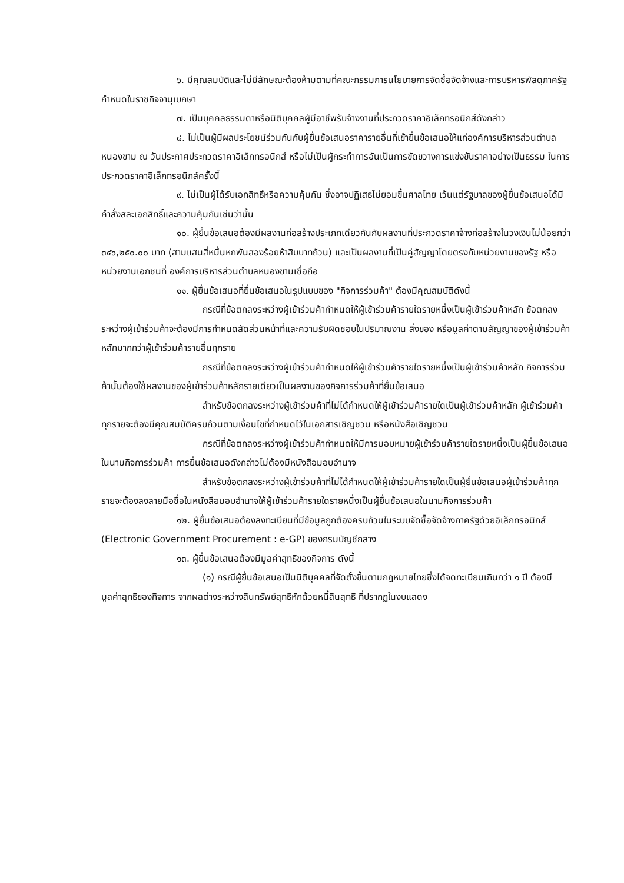๖. มีคุณสมบัติและไม่มีลักษณะต้องห้ามตามที่คณะกรรมการนโยบายการจัดซื้อจัดจ้างและการบริหารพัสดุภาครัฐกำหนดในราชกิจจานุเบกษา
๗. เป็นบุคคลธรรมดาหรือนิติบุคคลผู้มีอาชีพรับจ้างงานที่ประกวดราคาอิเล็กทรอนิกส์ดังกล่าว
๘. ไม่เป็นผู้มีผลประโยชน์ร่วมกันกับผู้ยื่นข้อเสนอราคารายอื่นที่เข้ายื่นข้อเสนอให้แก่องค์การบริหารส่วนตำบลหนองขาม ณ วันประกาศประกวดราคาอิเล็กทรอนิกส์ หรือไม่เป็นผู้กระทำการอันเป็นการขัดขวางการแข่งขันราคาอย่างเป็นธรรม ในการประกวดราคาอิเล็กทรอนิกส์ครั้งนี้
๙. ไม่เป็นผู้ได้รับเอกสิทธิ์หรือความคุ้มกัน ซึ่งอาจปฏิเสธไม่ยอมขึ้นศาลไทย เว้นแต่รัฐบาลของผู้ยื่นข้อเสนอได้มีคำสั่งสละเอกสิทธิ์และความคุ้มกันเช่นว่านั้น
๑๐. ผู้ยื่นข้อเสนอต้องมีผลงานก่อสร้างประเภทเดียวกันกับผลงานที่ประกวดราคาจ้างก่อสร้างในวงเงินไม่น้อยกว่า ๓๔๖,๒๕๐.๐๐ บาท (สามแสนสี่หมื่นหกพันสองร้อยห้าสิบบาทถ้วน) และเป็นผลงานที่เป็นคู่สัญญาโดยตรงกับหน่วยงานของรัฐ หรือหน่วยงานเอกชนที่ องค์การบริหารส่วนตำบลหนองขามเชื่อถือ
๑๑. ผู้ยื่นข้อเสนอที่ยื่นข้อเสนอในรูปแบบของ "กิจการร่วมค้า" ต้องมีคุณสมบัติดังนี้
กรณีที่ข้อตกลงระหว่างผู้เข้าร่วมค้ากำหนดให้ผู้เข้าร่วมค้ารายใดรายหนึ่งเป็นผู้เข้าร่วมค้าหลัก ข้อตกลงระหว่างผู้เข้าร่วมค้าจะต้องมีการกำหนดสัดส่วนหน้าที่และความรับผิดชอบในปริมาณงาน สิ่งของ หรือมูลค่าตามสัญญาของผู้เข้าร่วมค้าหลักมากกว่าผู้เข้าร่วมค้ารายอื่นทุกราย
กรณีที่ข้อตกลงระหว่างผู้เข้าร่วมค้ากำหนดให้ผู้เข้าร่วมค้ารายใดรายหนึ่งเป็นผู้เข้าร่วมค้าหลัก กิจการร่วมค้านั้นต้องใช้ผลงานของผู้เข้าร่วมค้าหลักรายเดียวเป็นผลงานของกิจการร่วมค้าที่ยื่นข้อเสนอ
สำหรับข้อตกลงระหว่างผู้เข้าร่วมค้าที่ไม่ได้กำหนดให้ผู้เข้าร่วมค้ารายใดเป็นผู้เข้าร่วมค้าหลัก ผู้เข้าร่วมค้าทุกรายจะต้องมีคุณสมบัติครบถ้วนตามเงื่อนไขที่กำหนดไว้ในเอกสารเชิญชวน หรือหนังสือเชิญชวน
กรณีที่ข้อตกลงระหว่างผู้เข้าร่วมค้ากำหนดให้มีการมอบหมายผู้เข้าร่วมค้ารายใดรายหนึ่งเป็นผู้ยื่นข้อเสนอ ในนามกิจการร่วมค้า การยื่นข้อเสนอดังกล่าวไม่ต้องมีหนังสือมอบอำนาจ
สำหรับข้อตกลงระหว่างผู้เข้าร่วมค้าที่ไม่ได้กำหนดให้ผู้เข้าร่วมค้ารายใดเป็นผู้ยื่นข้อเสนอผู้เข้าร่วมค้าทุกรายจะต้องลงลายมือชื่อในหนังสือมอบอำนาจให้ผู้เข้าร่วมค้ารายใดรายหนึ่งเป็นผู้ยื่นข้อเสนอในนามกิจการร่วมค้า
๑๒. ผู้ยื่นข้อเสนอต้องลงทะเบียนที่มีข้อมูลถูกต้องครบถ้วนในระบบจัดซื้อจัดจ้างภาครัฐด้วยอิเล็กทรอนิกส์ (Electronic Government Procurement : e-GP) ของกรมบัญชีกลาง
๑๓. ผู้ยื่นข้อเสนอต้องมีมูลค่าสุทธิของกิจการ ดังนี้
(๑) กรณีผู้ยื่นข้อเสนอเป็นนิติบุคคลที่จัดตั้งขึ้นตามกฎหมายไทยซึ่งได้จดทะเบียนเกินกว่า ๑ ปี ต้องมีมูลค่าสุทธิของกิจการ จากผลต่างระหว่างสินทรัพย์สุทธิหักด้วยหนี้สินสุทธิ ที่ปรากฏในงบแสดง